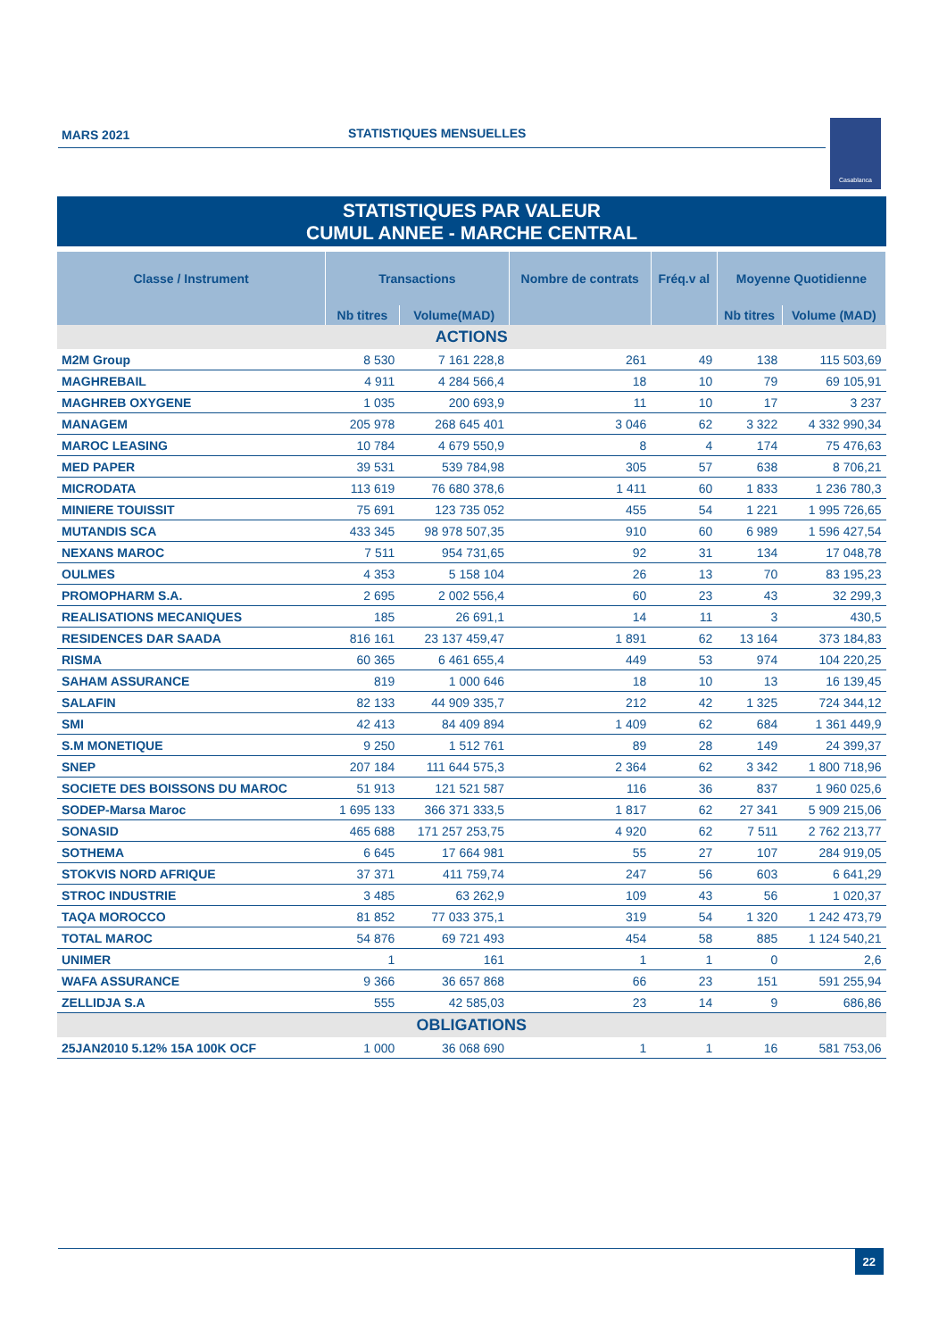MARS 2021 STATISTIQUES MENSUELLES
Casablanca
STATISTIQUES PAR VALEUR
CUMUL ANNEE - MARCHE CENTRAL
| Classe / Instrument | Transactions | | Nombre de contrats | Fréq.v al | Moyenne Quotidienne | |
| --- | --- | --- | --- | --- | --- | --- |
| | Nb titres | Volume(MAD) | | | Nb titres | Volume (MAD) |
| ACTIONS | | | | | | |
| M2M Group | 8 530 | 7 161 228,8 | 261 | 49 | 138 | 115 503,69 |
| MAGHREBAIL | 4 911 | 4 284 566,4 | 18 | 10 | 79 | 69 105,91 |
| MAGHREB OXYGENE | 1 035 | 200 693,9 | 11 | 10 | 17 | 3 237 |
| MANAGEM | 205 978 | 268 645 401 | 3 046 | 62 | 3 322 | 4 332 990,34 |
| MAROC LEASING | 10 784 | 4 679 550,9 | 8 | 4 | 174 | 75 476,63 |
| MED PAPER | 39 531 | 539 784,98 | 305 | 57 | 638 | 8 706,21 |
| MICRODATA | 113 619 | 76 680 378,6 | 1 411 | 60 | 1 833 | 1 236 780,3 |
| MINIERE TOUISSIT | 75 691 | 123 735 052 | 455 | 54 | 1 221 | 1 995 726,65 |
| MUTANDIS SCA | 433 345 | 98 978 507,35 | 910 | 60 | 6 989 | 1 596 427,54 |
| NEXANS MAROC | 7 511 | 954 731,65 | 92 | 31 | 134 | 17 048,78 |
| OULMES | 4 353 | 5 158 104 | 26 | 13 | 70 | 83 195,23 |
| PROMOPHARM S.A. | 2 695 | 2 002 556,4 | 60 | 23 | 43 | 32 299,3 |
| REALISATIONS MECANIQUES | 185 | 26 691,1 | 14 | 11 | 3 | 430,5 |
| RESIDENCES DAR SAADA | 816 161 | 23 137 459,47 | 1 891 | 62 | 13 164 | 373 184,83 |
| RISMA | 60 365 | 6 461 655,4 | 449 | 53 | 974 | 104 220,25 |
| SAHAM ASSURANCE | 819 | 1 000 646 | 18 | 10 | 13 | 16 139,45 |
| SALAFIN | 82 133 | 44 909 335,7 | 212 | 42 | 1 325 | 724 344,12 |
| SMI | 42 413 | 84 409 894 | 1 409 | 62 | 684 | 1 361 449,9 |
| S.M MONETIQUE | 9 250 | 1 512 761 | 89 | 28 | 149 | 24 399,37 |
| SNEP | 207 184 | 111 644 575,3 | 2 364 | 62 | 3 342 | 1 800 718,96 |
| SOCIETE DES BOISSONS DU MAROC | 51 913 | 121 521 587 | 116 | 36 | 837 | 1 960 025,6 |
| SODEP-Marsa Maroc | 1 695 133 | 366 371 333,5 | 1 817 | 62 | 27 341 | 5 909 215,06 |
| SONASID | 465 688 | 171 257 253,75 | 4 920 | 62 | 7 511 | 2 762 213,77 |
| SOTHEMA | 6 645 | 17 664 981 | 55 | 27 | 107 | 284 919,05 |
| STOKVIS NORD AFRIQUE | 37 371 | 411 759,74 | 247 | 56 | 603 | 6 641,29 |
| STROC INDUSTRIE | 3 485 | 63 262,9 | 109 | 43 | 56 | 1 020,37 |
| TAQA MOROCCO | 81 852 | 77 033 375,1 | 319 | 54 | 1 320 | 1 242 473,79 |
| TOTAL MAROC | 54 876 | 69 721 493 | 454 | 58 | 885 | 1 124 540,21 |
| UNIMER | 1 | 161 | 1 | 1 | 0 | 2,6 |
| WAFA ASSURANCE | 9 366 | 36 657 868 | 66 | 23 | 151 | 591 255,94 |
| ZELLIDJA S.A | 555 | 42 585,03 | 23 | 14 | 9 | 686,86 |
| OBLIGATIONS | | | | | | |
| 25JAN2010 5.12% 15A 100K OCF | 1 000 | 36 068 690 | 1 | 1 | 16 | 581 753,06 |
22